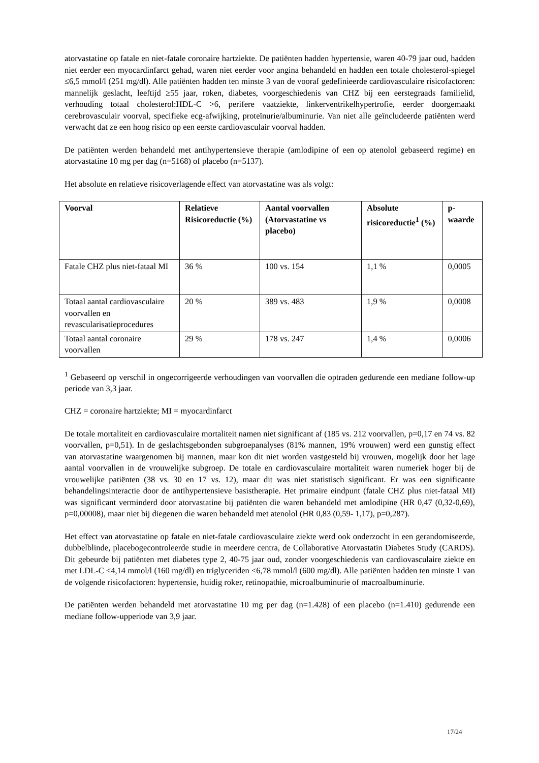atorvastatine op fatale en niet-fatale coronaire hartziekte. De patiënten hadden hypertensie, waren 40-79 jaar oud, hadden niet eerder een myocardinfarct gehad, waren niet eerder voor angina behandeld en hadden een totale cholesterol-spiegel ≤6,5 mmol/l (251 mg/dl). Alle patiënten hadden ten minste 3 van de vooraf gedefinieerde cardiovasculaire risicofactoren: mannelijk geslacht, leeftijd ≥55 jaar, roken, diabetes, voorgeschiedenis van CHZ bij een eerstegraads familielid, verhouding totaal cholesterol:HDL-C >6, perifere vaatziekte, linkerventrikelhypertrofie, eerder doorgemaakt cerebrovasculair voorval, specifieke ecg-afwijking, proteïnurie/albuminurie. Van niet alle geïncludeerde patiënten werd verwacht dat ze een hoog risico op een eerste cardiovasculair voorval hadden.
De patiënten werden behandeld met antihypertensieve therapie (amlodipine of een op atenolol gebaseerd regime) en atorvastatine 10 mg per dag (n=5168) of placebo (n=5137).
Het absolute en relatieve risicoverlagende effect van atorvastatine was als volgt:
| Voorval | Relatieve Risicoreductie (%) | Aantal voorvallen (Atorvastatine vs placebo) | Absolute risicoreductie<sup>1</sup> (%) | p-waarde |
| --- | --- | --- | --- | --- |
| Fatale CHZ plus niet-fataal MI | 36 % | 100 vs. 154 | 1,1 % | 0,0005 |
| Totaal aantal cardiovasculaire voorvallen en revascularisatieprocedures | 20 % | 389 vs. 483 | 1,9 % | 0,0008 |
| Totaal aantal coronaire voorvallen | 29 % | 178 vs. 247 | 1,4 % | 0,0006 |
<sup>1</sup> Gebaseerd op verschil in ongecorrigeerde verhoudingen van voorvallen die optraden gedurende een mediane follow-up periode van 3,3 jaar.
CHZ = coronaire hartziekte; MI = myocardinfarct
De totale mortaliteit en cardiovasculaire mortaliteit namen niet significant af (185 vs. 212 voorvallen, p=0,17 en 74 vs. 82 voorvallen, p=0,51). In de geslachtsgebonden subgroepanalyses (81% mannen, 19% vrouwen) werd een gunstig effect van atorvastatine waargenomen bij mannen, maar kon dit niet worden vastgesteld bij vrouwen, mogelijk door het lage aantal voorvallen in de vrouwelijke subgroep. De totale en cardiovasculaire mortaliteit waren numeriek hoger bij de vrouwelijke patiënten (38 vs. 30 en 17 vs. 12), maar dit was niet statistisch significant. Er was een significante behandelingsinteractie door de antihypertensieve basistherapie. Het primaire eindpunt (fatale CHZ plus niet-fataal MI) was significant verminderd door atorvastatine bij patiënten die waren behandeld met amlodipine (HR 0,47 (0,32-0,69), p=0,00008), maar niet bij diegenen die waren behandeld met atenolol (HR 0,83 (0,59- 1,17), p=0,287).
Het effect van atorvastatine op fatale en niet-fatale cardiovasculaire ziekte werd ook onderzocht in een gerandomiseerde, dubbelblinde, placebogecontroleerde studie in meerdere centra, de Collaborative Atorvastatin Diabetes Study (CARDS). Dit gebeurde bij patiënten met diabetes type 2, 40-75 jaar oud, zonder voorgeschiedenis van cardiovasculaire ziekte en met LDL-C ≤4,14 mmol/l (160 mg/dl) en triglyceriden ≤6,78 mmol/l (600 mg/dl). Alle patiënten hadden ten minste 1 van de volgende risicofactoren: hypertensie, huidig roker, retinopathie, microalbuminurie of macroalbuminurie.
De patiënten werden behandeld met atorvastatine 10 mg per dag (n=1.428) of een placebo (n=1.410) gedurende een mediane follow-upperiode van 3,9 jaar.
17/24